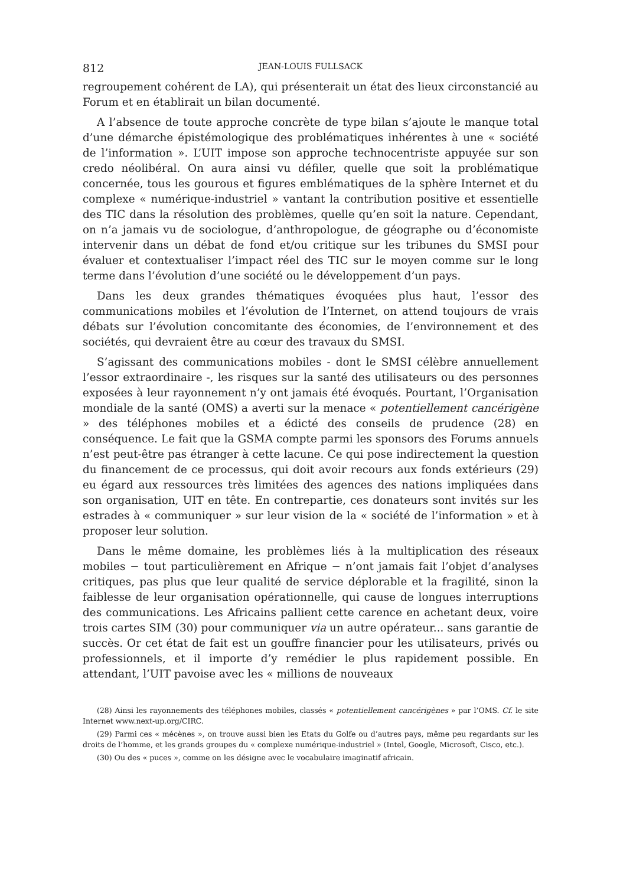812 JEAN-LOUIS FULLSACK
regroupement cohérent de LA), qui présenterait un état des lieux circonstancié au Forum et en établirait un bilan documenté.
A l’absence de toute approche concrète de type bilan s’ajoute le manque total d’une démarche épistémologique des problématiques inhérentes à une « société de l’information ». L’UIT impose son approche technocentriste appuyée sur son credo néolibéral. On aura ainsi vu défiler, quelle que soit la problématique concernée, tous les gourous et figures emblématiques de la sphère Internet et du complexe « numérique-industriel » vantant la contribution positive et essentielle des TIC dans la résolution des problèmes, quelle qu’en soit la nature. Cependant, on n’a jamais vu de sociologue, d’anthropologue, de géographe ou d’économiste intervenir dans un débat de fond et/ou critique sur les tribunes du SMSI pour évaluer et contextualiser l’impact réel des TIC sur le moyen comme sur le long terme dans l’évolution d’une société ou le développement d’un pays.
Dans les deux grandes thématiques évoquées plus haut, l’essor des communications mobiles et l’évolution de l’Internet, on attend toujours de vrais débats sur l’évolution concomitante des économies, de l’environnement et des sociétés, qui devraient être au cœur des travaux du SMSI.
S’agissant des communications mobiles - dont le SMSI célèbre annuellement l’essor extraordinaire -, les risques sur la santé des utilisateurs ou des personnes exposées à leur rayonnement n’y ont jamais été évoqués. Pourtant, l’Organisation mondiale de la santé (OMS) a averti sur la menace « potentiellement cancérigène » des téléphones mobiles et a édicté des conseils de prudence (28) en conséquence. Le fait que la GSMA compte parmi les sponsors des Forums annuels n’est peut-être pas étranger à cette lacune. Ce qui pose indirectement la question du financement de ce processus, qui doit avoir recours aux fonds extérieurs (29) eu égard aux ressources très limitées des agences des nations impliquées dans son organisation, UIT en tête. En contrepartie, ces donateurs sont invités sur les estrades à « communiquer » sur leur vision de la « société de l’information » et à proposer leur solution.
Dans le même domaine, les problèmes liés à la multiplication des réseaux mobiles − tout particulièrement en Afrique − n’ont jamais fait l’objet d’analyses critiques, pas plus que leur qualité de service déplorable et la fragilité, sinon la faiblesse de leur organisation opérationnelle, qui cause de longues interruptions des communications. Les Africains pallient cette carence en achetant deux, voire trois cartes SIM (30) pour communiquer via un autre opérateur... sans garantie de succès. Or cet état de fait est un gouffre financier pour les utilisateurs, privés ou professionnels, et il importe d’y remédier le plus rapidement possible. En attendant, l’UIT pavoise avec les « millions de nouveaux
(28) Ainsi les rayonnements des téléphones mobiles, classés « potentiellement cancérigènes » par l’OMS. Cf. le site Internet www.next-up.org/CIRC.
(29) Parmi ces « mécènes », on trouve aussi bien les Etats du Golfe ou d’autres pays, même peu regardants sur les droits de l’homme, et les grands groupes du « complexe numérique-industriel » (Intel, Google, Microsoft, Cisco, etc.).
(30) Ou des « puces », comme on les désigne avec le vocabulaire imaginatif africain.